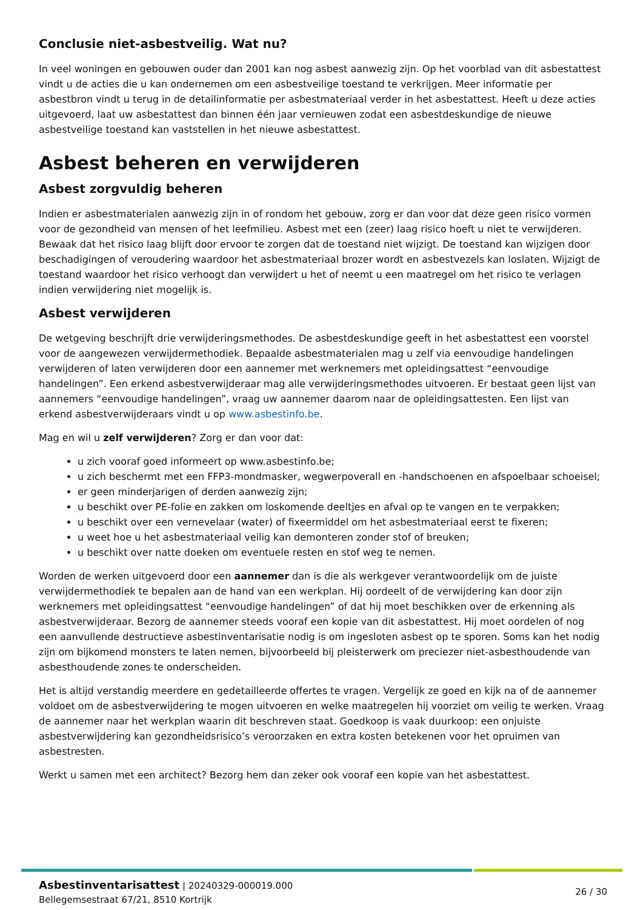Conclusie niet-asbestveilig. Wat nu?
In veel woningen en gebouwen ouder dan 2001 kan nog asbest aanwezig zijn. Op het voorblad van dit asbestattest vindt u de acties die u kan ondernemen om een asbestveilige toestand te verkrijgen. Meer informatie per asbestbron vindt u terug in de detailinformatie per asbestmateriaal verder in het asbestattest. Heeft u deze acties uitgevoerd, laat uw asbestattest dan binnen één jaar vernieuwen zodat een asbestdeskundige de nieuwe asbestveilige toestand kan vaststellen in het nieuwe asbestattest.
Asbest beheren en verwijderen
Asbest zorgvuldig beheren
Indien er asbestmaterialen aanwezig zijn in of rondom het gebouw, zorg er dan voor dat deze geen risico vormen voor de gezondheid van mensen of het leefmilieu. Asbest met een (zeer) laag risico hoeft u niet te verwijderen. Bewaak dat het risico laag blijft door ervoor te zorgen dat de toestand niet wijzigt. De toestand kan wijzigen door beschadigingen of veroudering waardoor het asbestmateriaal brozer wordt en asbestvezels kan loslaten. Wijzigt de toestand waardoor het risico verhoogt dan verwijdert u het of neemt u een maatregel om het risico te verlagen indien verwijdering niet mogelijk is.
Asbest verwijderen
De wetgeving beschrijft drie verwijderingsmethodes. De asbestdeskundige geeft in het asbestattest een voorstel voor de aangewezen verwijdermethodiek. Bepaalde asbestmaterialen mag u zelf via eenvoudige handelingen verwijderen of laten verwijderen door een aannemer met werknemers met opleidingsattest “eenvoudige handelingen”. Een erkend asbestverwijderaar mag alle verwijderingsmethodes uitvoeren. Er bestaat geen lijst van aannemers “eenvoudige handelingen”, vraag uw aannemer daarom naar de opleidingsattesten. Een lijst van erkend asbestverwijderaars vindt u op www.asbestinfo.be.
Mag en wil u zelf verwijderen? Zorg er dan voor dat:
u zich vooraf goed informeert op www.asbestinfo.be;
u zich beschermt met een FFP3-mondmasker, wegwerpoverall en -handschoenen en afspoelbaar schoeisel;
er geen minderjarigen of derden aanwezig zijn;
u beschikt over PE-folie en zakken om loskomende deeltjes en afval op te vangen en te verpakken;
u beschikt over een vernevelaar (water) of fixeermiddel om het asbestmateriaal eerst te fixeren;
u weet hoe u het asbestmateriaal veilig kan demonteren zonder stof of breuken;
u beschikt over natte doeken om eventuele resten en stof weg te nemen.
Worden de werken uitgevoerd door een aannemer dan is die als werkgever verantwoordelijk om de juiste verwijdermethodiek te bepalen aan de hand van een werkplan. Hij oordeelt of de verwijdering kan door zijn werknemers met opleidingsattest “eenvoudige handelingen” of dat hij moet beschikken over de erkenning als asbestverwijderaar. Bezorg de aannemer steeds vooraf een kopie van dit asbestattest. Hij moet oordelen of nog een aanvullende destructieve asbestinventarisatie nodig is om ingesloten asbest op te sporen. Soms kan het nodig zijn om bijkomend monsters te laten nemen, bijvoorbeeld bij pleisterwerk om preciezer niet-asbesthoudende van asbesthoudende zones te onderscheiden.
Het is altijd verstandig meerdere en gedetailleerde offertes te vragen. Vergelijk ze goed en kijk na of de aannemer voldoet om de asbestverwijdering te mogen uitvoeren en welke maatregelen hij voorziet om veilig te werken. Vraag de aannemer naar het werkplan waarin dit beschreven staat. Goedkoop is vaak duurkoop: een onjuiste asbestverwijdering kan gezondheidsrisico’s veroorzaken en extra kosten betekenen voor het opruimen van asbestresten.
Werkt u samen met een architect? Bezorg hem dan zeker ook vooraf een kopie van het asbestattest.
Asbestinventarisattest | 20240329-000019.000
Bellegemsestraat 67/21, 8510 Kortrijk
26 / 30